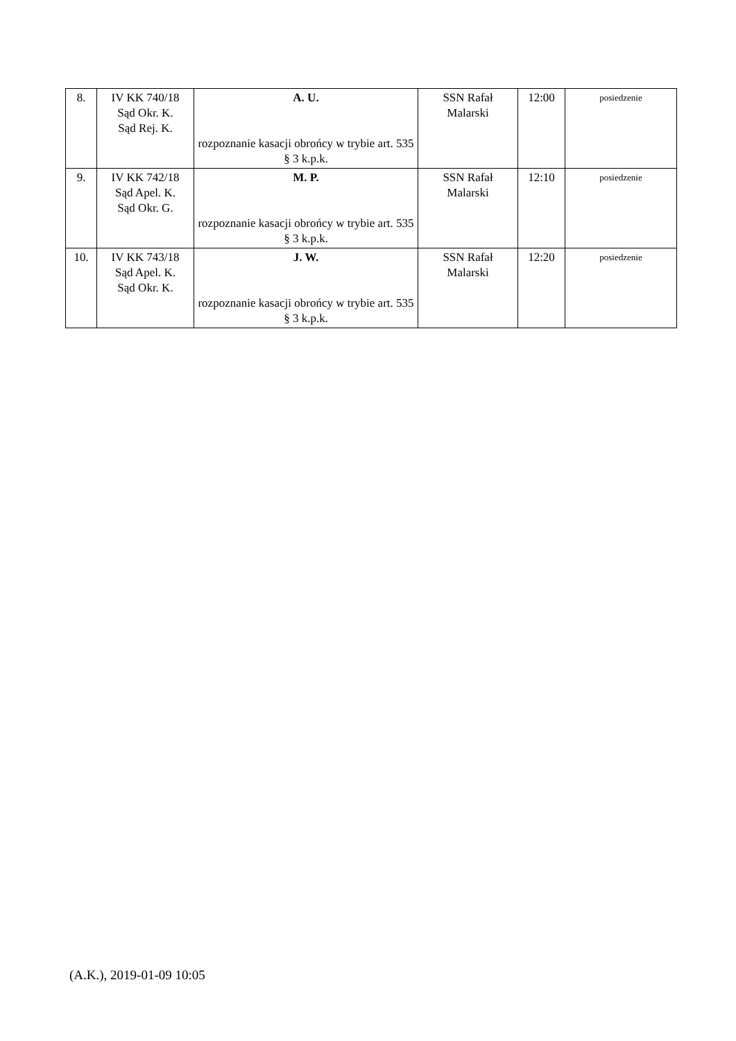| 8. | IV KK 740/18 Sąd Okr. K. Sąd Rej. K. | A. U. rozpoznanie kasacji obrońcy w trybie art. 535 § 3 k.p.k. | SSN Rafał Malarski | 12:00 | posiedzenie |
| 9. | IV KK 742/18 Sąd Apel. K. Sąd Okr. G. | M. P. rozpoznanie kasacji obrońcy w trybie art. 535 § 3 k.p.k. | SSN Rafał Malarski | 12:10 | posiedzenie |
| 10. | IV KK 743/18 Sąd Apel. K. Sąd Okr. K. | J. W. rozpoznanie kasacji obrońcy w trybie art. 535 § 3 k.p.k. | SSN Rafał Malarski | 12:20 | posiedzenie |
(A.K.), 2019-01-09 10:05